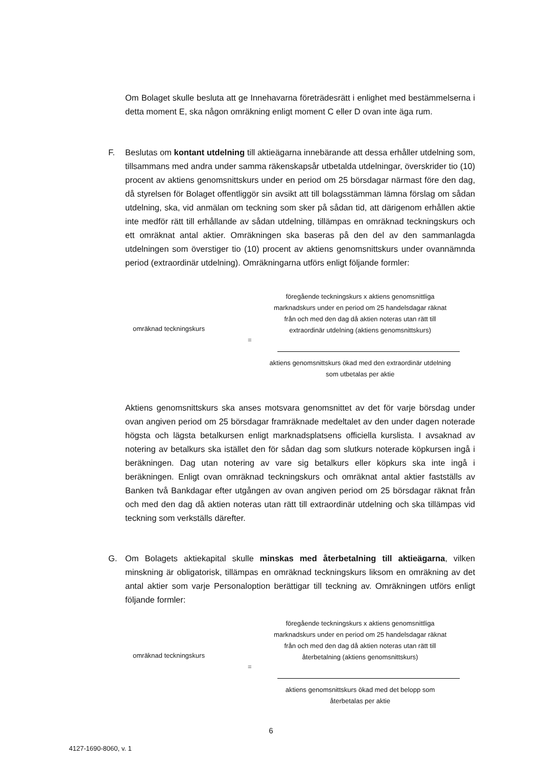Om Bolaget skulle besluta att ge Innehavarna företrädesrätt i enlighet med bestämmelserna i detta moment E, ska någon omräkning enligt moment C eller D ovan inte äga rum.
F.
Beslutas om kontant utdelning till aktieägarna innebärande att dessa erhåller utdelning som, tillsammans med andra under samma räkenskapsår utbetalda utdelningar, överskrider tio (10) procent av aktiens genomsnittskurs under en period om 25 börsdagar närmast före den dag, då styrelsen för Bolaget offentliggör sin avsikt att till bolagsstämman lämna förslag om sådan utdelning, ska, vid anmälan om teckning som sker på sådan tid, att därigenom erhållen aktie inte medför rätt till erhållande av sådan utdelning, tillämpas en omräknad teckningskurs och ett omräknat antal aktier. Omräkningen ska baseras på den del av den sammanlagda utdelningen som överstiger tio (10) procent av aktiens genomsnittskurs under ovannämnda period (extraordinär utdelning). Omräkningarna utförs enligt följande formler:
omräknad teckningskurs
=
föregående teckningskurs x aktiens genomsnittliga marknadskurs under en period om 25 handelsdagar räknat från och med den dag då aktien noteras utan rätt till extraordinär utdelning (aktiens genomsnittskurs)
aktiens genomsnittskurs ökad med den extraordinär utdelning som utbetalas per aktie
Aktiens genomsnittskurs ska anses motsvara genomsnittet av det för varje börsdag under ovan angiven period om 25 börsdagar framräknade medeltalet av den under dagen noterade högsta och lägsta betalkursen enligt marknadsplatsens officiella kurslista. I avsaknad av notering av betalkurs ska istället den för sådan dag som slutkurs noterade köpkursen ingå i beräkningen. Dag utan notering av vare sig betalkurs eller köpkurs ska inte ingå i beräkningen. Enligt ovan omräknad teckningskurs och omräknat antal aktier fastställs av Banken två Bankdagar efter utgången av ovan angiven period om 25 börsdagar räknat från och med den dag då aktien noteras utan rätt till extraordinär utdelning och ska tillämpas vid teckning som verkställs därefter.
G.
Om Bolagets aktiekapital skulle minskas med återbetalning till aktieägarna, vilken minskning är obligatorisk, tillämpas en omräknad teckningskurs liksom en omräkning av det antal aktier som varje Personaloption berättigar till teckning av. Omräkningen utförs enligt följande formler:
omräknad teckningskurs
=
föregående teckningskurs x aktiens genomsnittliga marknadskurs under en period om 25 handelsdagar räknat från och med den dag då aktien noteras utan rätt till återbetalning (aktiens genomsnittskurs)
aktiens genomsnittskurs ökad med det belopp som återbetalas per aktie
6
4127-1690-8060, v. 1